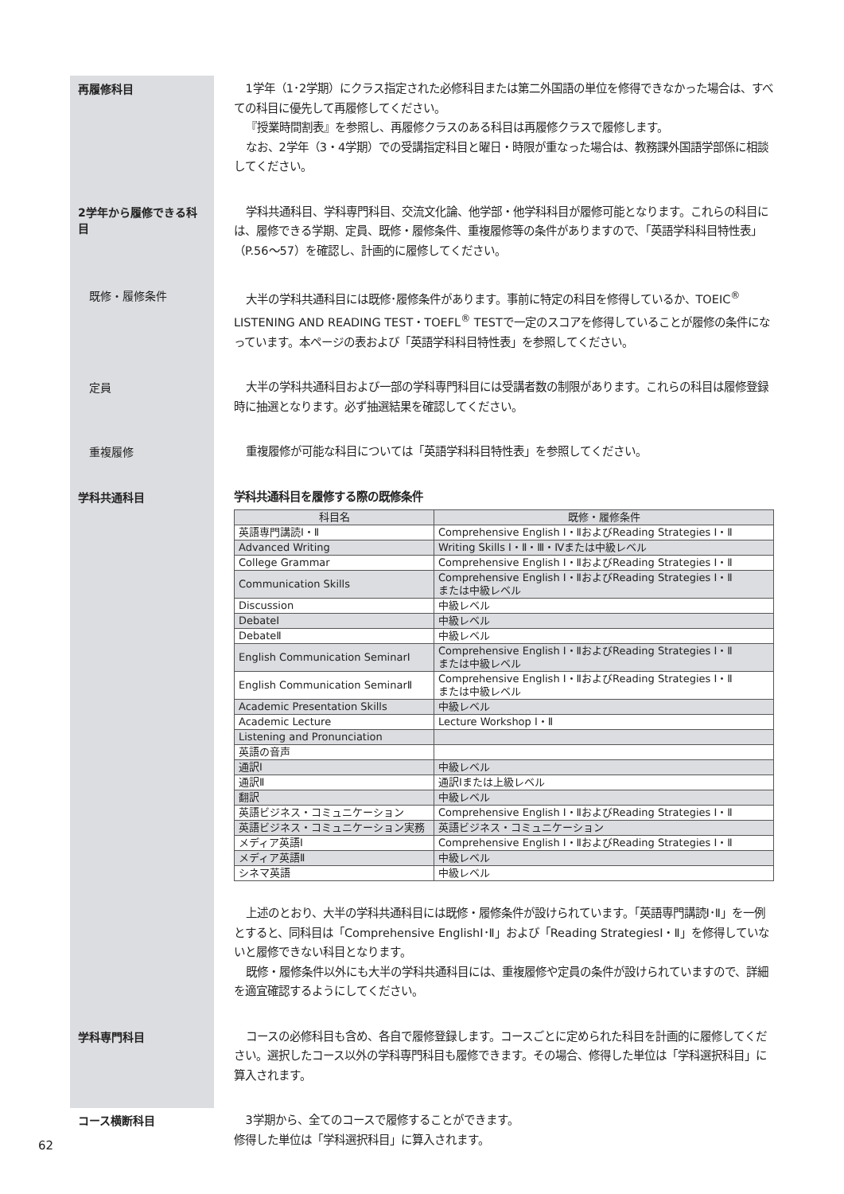再履修科目
1学年（1･2学期）にクラス指定された必修科目または第二外国語の単位を修得できなかった場合は、すべての科目に優先して再履修してください。
『授業時間割表』を参照し、再履修クラスのある科目は再履修クラスで履修します。
なお、2学年（3・4学期）での受講指定科目と曜日・時限が重なった場合は、教務課外国語学部係に相談してください。
2学年から履修できる科目
学科共通科目、学科専門科目、交流文化論、他学部・他学科科目が履修可能となります。これらの科目には、履修できる学期、定員、既修・履修条件、重複履修等の条件がありますので、「英語学科科目特性表」（P.56～57）を確認し、計画的に履修してください。
既修・履修条件
大半の学科共通科目には既修･履修条件があります。事前に特定の科目を修得しているか、TOEIC<sup>®</sup> LISTENING AND READING TEST・TOEFL<sup>®</sup> TESTで一定のスコアを修得していることが履修の条件になっています。本ページの表および「英語学科科目特性表」を参照してください。
定員
大半の学科共通科目および一部の学科専門科目には受講者数の制限があります。これらの科目は履修登録時に抽選となります。必ず抽選結果を確認してください。
重複履修
重複履修が可能な科目については「英語学科科目特性表」を参照してください。
学科共通科目
学科共通科目を履修する際の既修条件
| 科目名 | 既修・履修条件 |
| --- | --- |
| 英語専門講読Ⅰ・Ⅱ | Comprehensive English Ⅰ・ⅡおよびReading Strategies Ⅰ・Ⅱ |
| Advanced Writing | Writing Skills Ⅰ・Ⅱ・Ⅲ・Ⅳまたは中級レベル |
| College Grammar | Comprehensive English Ⅰ・ⅡおよびReading Strategies Ⅰ・Ⅱ |
| Communication Skills | Comprehensive English Ⅰ・ⅡおよびReading Strategies Ⅰ・Ⅱ または中級レベル |
| Discussion | 中級レベル |
| DebateⅠ | 中級レベル |
| DebateⅡ | 中級レベル |
| English Communication SeminarⅠ | Comprehensive English Ⅰ・ⅡおよびReading Strategies Ⅰ・Ⅱ または中級レベル |
| English Communication SeminarⅡ | Comprehensive English Ⅰ・ⅡおよびReading Strategies Ⅰ・Ⅱ または中級レベル |
| Academic Presentation Skills | 中級レベル |
| Academic Lecture | Lecture Workshop Ⅰ・Ⅱ |
| Listening and Pronunciation | |
| 英語の音声 | |
| 通訳Ⅰ | 中級レベル |
| 通訳Ⅱ | 通訳Ⅰまたは上級レベル |
| 翻訳 | 中級レベル |
| 英語ビジネス・コミュニケーション | Comprehensive English Ⅰ・ⅡおよびReading Strategies Ⅰ・Ⅱ |
| 英語ビジネス・コミュニケーション実務 | 英語ビジネス・コミュニケーション |
| メディア英語Ⅰ | Comprehensive English Ⅰ・ⅡおよびReading Strategies Ⅰ・Ⅱ |
| メディア英語Ⅱ | 中級レベル |
| シネマ英語 | 中級レベル |
上述のとおり、大半の学科共通科目には既修・履修条件が設けられています。「英語専門講読Ⅰ･Ⅱ」を一例とすると、同科目は「Comprehensive EnglishⅠ･Ⅱ」および「Reading StrategiesⅠ・Ⅱ」を修得していないと履修できない科目となります。
既修・履修条件以外にも大半の学科共通科目には、重複履修や定員の条件が設けられていますので、詳細を適宜確認するようにしてください。
学科専門科目
コースの必修科目も含め、各自で履修登録します。コースごとに定められた科目を計画的に履修してください。選択したコース以外の学科専門科目も履修できます。その場合、修得した単位は「学科選択科目」に算入されます。
コース横断科目
3学期から、全てのコースで履修することができます。
修得した単位は「学科選択科目」に算入されます。
62